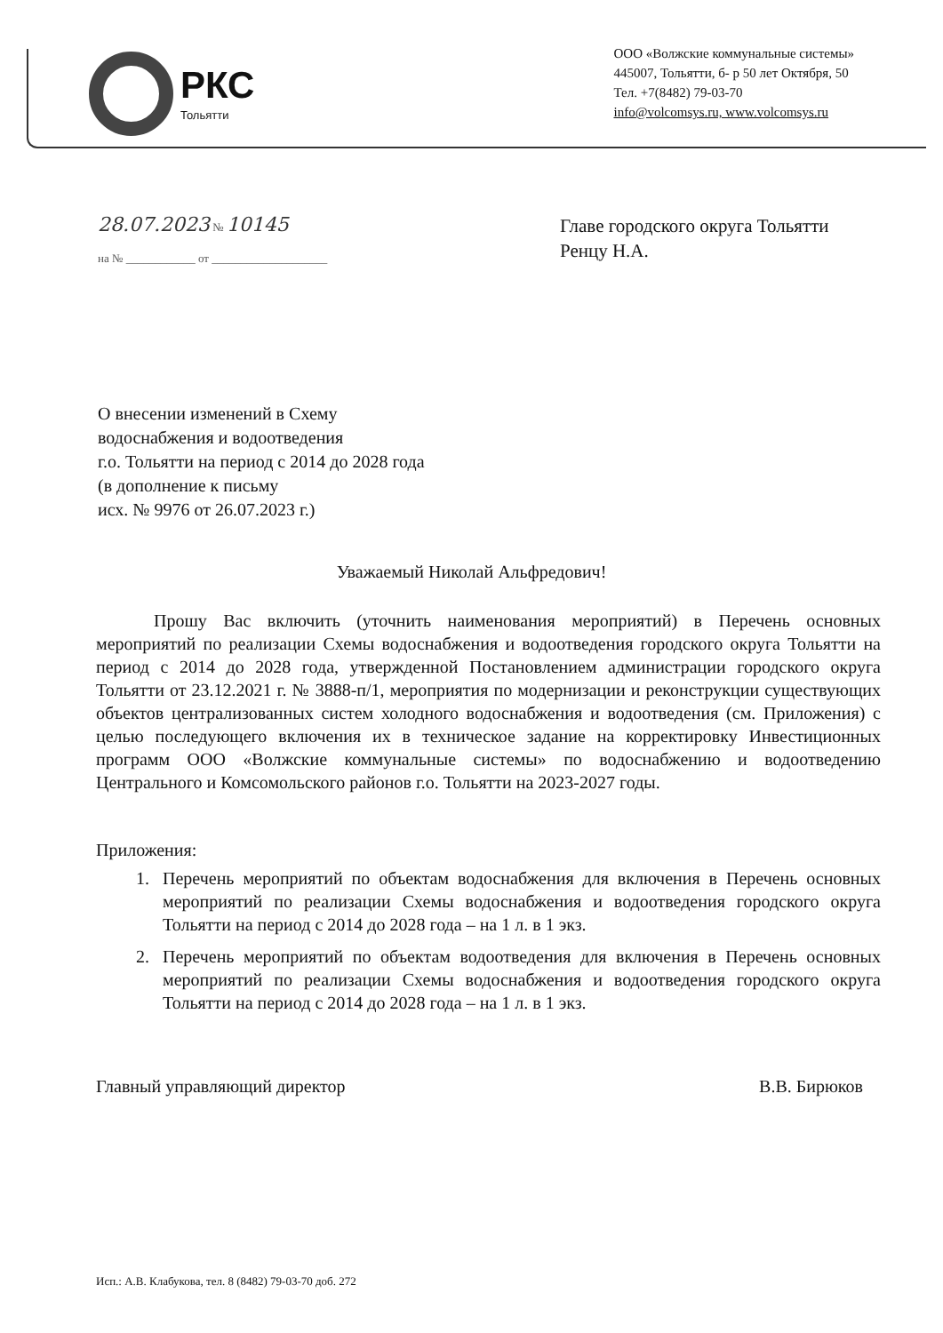РКС
Тольятти
ООО «Волжские коммунальные системы»
445007, Тольятти, б- р 50 лет Октября, 50
Тел. +7(8482) 79-03-70
info@volcomsys.ru, www.volcomsys.ru
28.07.2023 № 10145
на № ____________ от ____________________
Главе городского округа Тольятти
Ренцу Н.А.
О внесении изменений в Схему
водоснабжения и водоотведения
г.о. Тольятти на период с 2014 до 2028 года
(в дополнение к письму
исх. № 9976 от 26.07.2023 г.)
Уважаемый Николай Альфредович!
Прошу Вас включить (уточнить наименования мероприятий) в Перечень основных мероприятий по реализации Схемы водоснабжения и водоотведения городского округа Тольятти на период с 2014 до 2028 года, утвержденной Постановлением администрации городского округа Тольятти от 23.12.2021 г. № 3888-п/1, мероприятия по модернизации и реконструкции существующих объектов централизованных систем холодного водоснабжения и водоотведения (см. Приложения) с целью последующего включения их в техническое задание на корректировку Инвестиционных программ ООО «Волжские коммунальные системы» по водоснабжению и водоотведению Центрального и Комсомольского районов г.о. Тольятти на 2023-2027 годы.
Приложения:
1. Перечень мероприятий по объектам водоснабжения для включения в Перечень основных мероприятий по реализации Схемы водоснабжения и водоотведения городского округа Тольятти на период с 2014 до 2028 года – на 1 л. в 1 экз.
2. Перечень мероприятий по объектам водоотведения для включения в Перечень основных мероприятий по реализации Схемы водоснабжения и водоотведения городского округа Тольятти на период с 2014 до 2028 года – на 1 л. в 1 экз.
Главный управляющий директор В.В. Бирюков
Исп.: А.В. Клабукова, тел. 8 (8482) 79-03-70 доб. 272